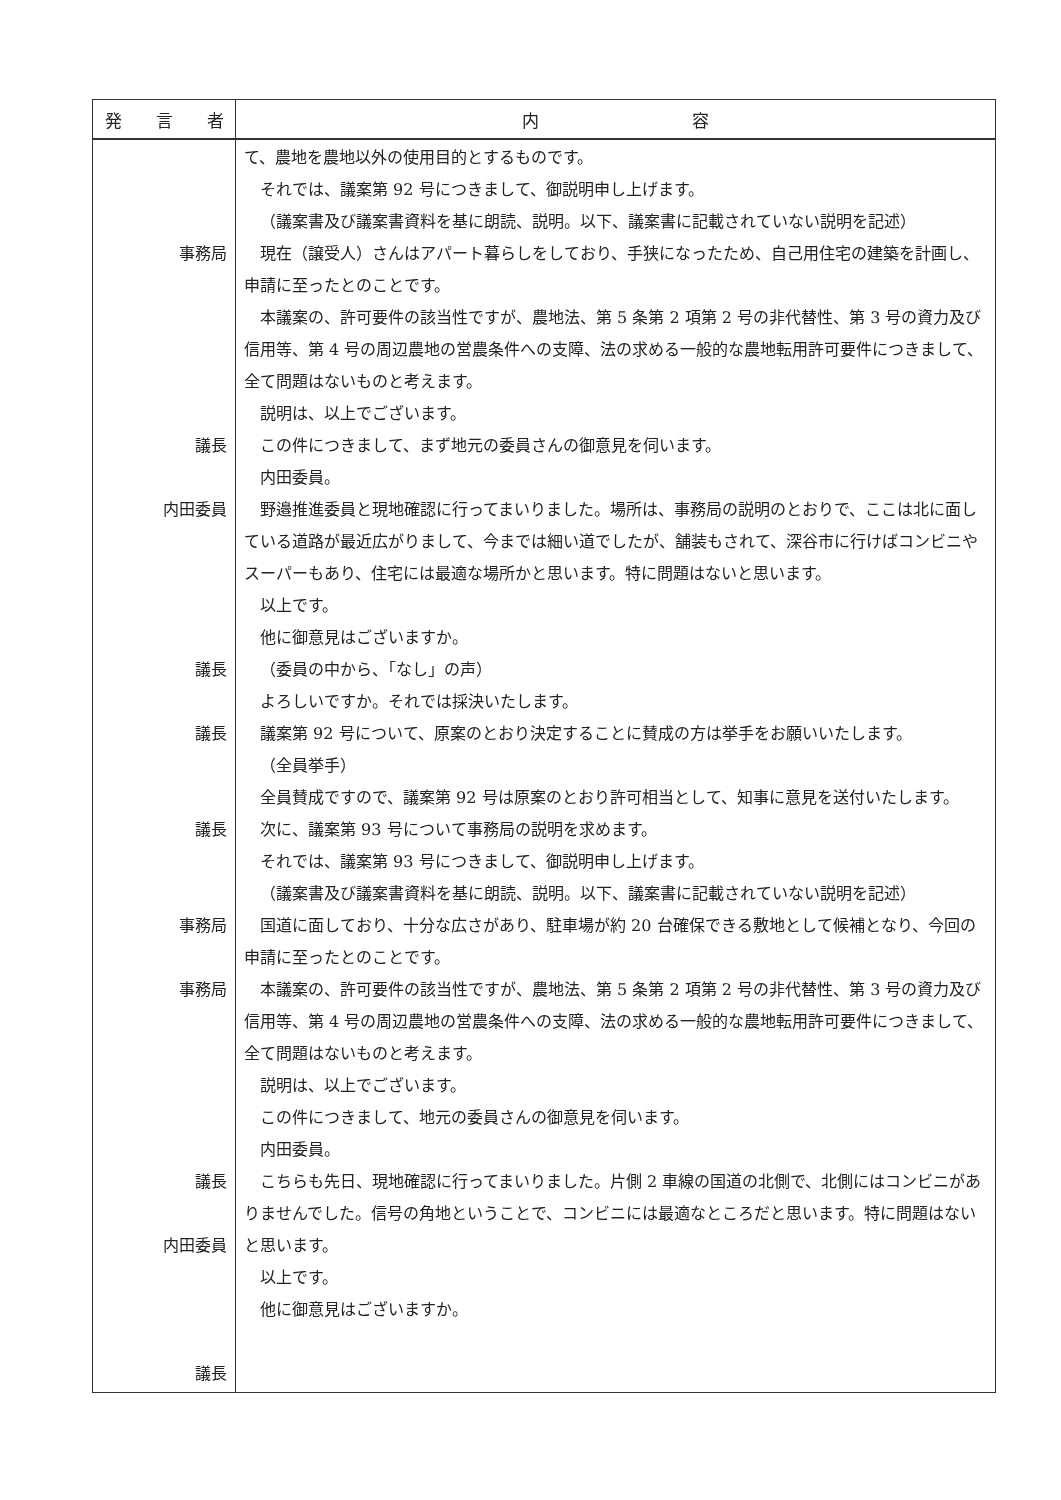| 発 言 者 | 内 容 |
| --- | --- |
| 事務局 議長 内田委員 議長 議長 議長 事務局 事務局 議長 内田委員 議長 | て、農地を農地以外の使用目的とするものです。 それでは、議案第 92 号につきまして、御説明申し上げます。 （議案書及び議案書資料を基に朗読、説明。以下、議案書に記載されていない説明を記述） 現在（譲受人）さんはアパート暮らしをしており、手狭になったため、自己用住宅の建築を計画し、申請に至ったとのことです。 本議案の、許可要件の該当性ですが、農地法、第 5 条第 2 項第 2 号の非代替性、第 3 号の資力及び信用等、第 4 号の周辺農地の営農条件への支障、法の求める一般的な農地転用許可要件につきまして、全て問題はないものと考えます。 説明は、以上でございます。 この件につきまして、まず地元の委員さんの御意見を伺います。 内田委員。 野邉推進委員と現地確認に行ってまいりました。場所は、事務局の説明のとおりで、ここは北に面している道路が最近広がりまして、今までは細い道でしたが、舗装もされて、深谷市に行けばコンビニやスーパーもあり、住宅には最適な場所かと思います。特に問題はないと思います。 以上です。 他に御意見はございますか。 （委員の中から、「なし」の声） よろしいですか。それでは採決いたします。 議案第 92 号について、原案のとおり決定することに賛成の方は挙手をお願いいたします。 （全員挙手） 全員賛成ですので、議案第 92 号は原案のとおり許可相当として、知事に意見を送付いたします。 次に、議案第 93 号について事務局の説明を求めます。 それでは、議案第 93 号につきまして、御説明申し上げます。 （議案書及び議案書資料を基に朗読、説明。以下、議案書に記載されていない説明を記述） 国道に面しており、十分な広さがあり、駐車場が約 20 台確保できる敷地として候補となり、今回の申請に至ったとのことです。 本議案の、許可要件の該当性ですが、農地法、第 5 条第 2 項第 2 号の非代替性、第 3 号の資力及び信用等、第 4 号の周辺農地の営農条件への支障、法の求める一般的な農地転用許可要件につきまして、全て問題はないものと考えます。 説明は、以上でございます。 この件につきまして、地元の委員さんの御意見を伺います。 内田委員。 こちらも先日、現地確認に行ってまいりました。片側 2 車線の国道の北側で、北側にはコンビニがありませんでした。信号の角地ということで、コンビニには最適なところだと思います。特に問題はないと思います。 以上です。 他に御意見はございますか。 |